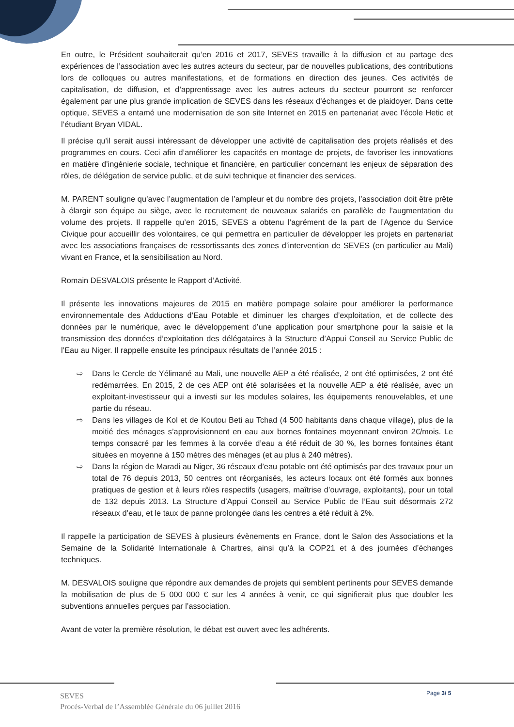En outre, le Président souhaiterait qu’en 2016 et 2017, SEVES travaille à la diffusion et au partage des expériences de l’association avec les autres acteurs du secteur, par de nouvelles publications, des contributions lors de colloques ou autres manifestations, et de formations en direction des jeunes. Ces activités de capitalisation, de diffusion, et d’apprentissage avec les autres acteurs du secteur pourront se renforcer également par une plus grande implication de SEVES dans les réseaux d’échanges et de plaidoyer. Dans cette optique, SEVES a entamé une modernisation de son site Internet en 2015 en partenariat avec l’école Hetic et l’étudiant Bryan VIDAL.
Il précise qu'il serait aussi intéressant de développer une activité de capitalisation des projets réalisés et des programmes en cours. Ceci afin d’améliorer les capacités en montage de projets, de favoriser les innovations en matière d’ingénierie sociale, technique et financière, en particulier concernant les enjeux de séparation des rôles, de délégation de service public, et de suivi technique et financier des services.
M. PARENT souligne qu’avec l’augmentation de l’ampleur et du nombre des projets, l’association doit être prête à élargir son équipe au siège, avec le recrutement de nouveaux salariés en parallèle de l’augmentation du volume des projets. Il rappelle qu’en 2015, SEVES a obtenu l’agrément de la part de l’Agence du Service Civique pour accueillir des volontaires, ce qui permettra en particulier de développer les projets en partenariat avec les associations françaises de ressortissants des zones d’intervention de SEVES (en particulier au Mali) vivant en France, et la sensibilisation au Nord.
Romain DESVALOIS présente le Rapport d’Activité.
Il présente les innovations majeures de 2015 en matière pompage solaire pour améliorer la performance environnementale des Adductions d’Eau Potable et diminuer les charges d’exploitation, et de collecte des données par le numérique, avec le développement d’une application pour smartphone pour la saisie et la transmission des données d’exploitation des délégataires à la Structure d’Appui Conseil au Service Public de l’Eau au Niger. Il rappelle ensuite les principaux résultats de l’année 2015 :
⇨ Dans le Cercle de Yélimané au Mali, une nouvelle AEP a été réalisée, 2 ont été optimisées, 2 ont été redémarrées. En 2015, 2 de ces AEP ont été solarisées et la nouvelle AEP a été réalisée, avec un exploitant-investisseur qui a investi sur les modules solaires, les équipements renouvelables, et une partie du réseau.
⇨ Dans les villages de Kol et de Koutou Beti au Tchad (4 500 habitants dans chaque village), plus de la moitié des ménages s’approvisionnent en eau aux bornes fontaines moyennant environ 2€/mois. Le temps consacré par les femmes à la corvée d’eau a été réduit de 30 %, les bornes fontaines étant situées en moyenne à 150 mètres des ménages (et au plus à 240 mètres).
⇨ Dans la région de Maradi au Niger, 36 réseaux d’eau potable ont été optimisés par des travaux pour un total de 76 depuis 2013, 50 centres ont réorganisés, les acteurs locaux ont été formés aux bonnes pratiques de gestion et à leurs rôles respectifs (usagers, maîtrise d’ouvrage, exploitants), pour un total de 132 depuis 2013. La Structure d’Appui Conseil au Service Public de l’Eau suit désormais 272 réseaux d’eau, et le taux de panne prolongée dans les centres a été réduit à 2%.
Il rappelle la participation de SEVES à plusieurs évènements en France, dont le Salon des Associations et la Semaine de la Solidarité Internationale à Chartres, ainsi qu’à la COP21 et à des journées d’échanges techniques.
M. DESVALOIS souligne que répondre aux demandes de projets qui semblent pertinents pour SEVES demande la mobilisation de plus de 5 000 000 € sur les 4 années à venir, ce qui signifierait plus que doubler les subventions annuelles perçues par l’association.
Avant de voter la première résolution, le débat est ouvert avec les adhérents.
Page 3/ 5
SEVES
Procès-Verbal de l’Assemblée Générale du 06 juillet 2016